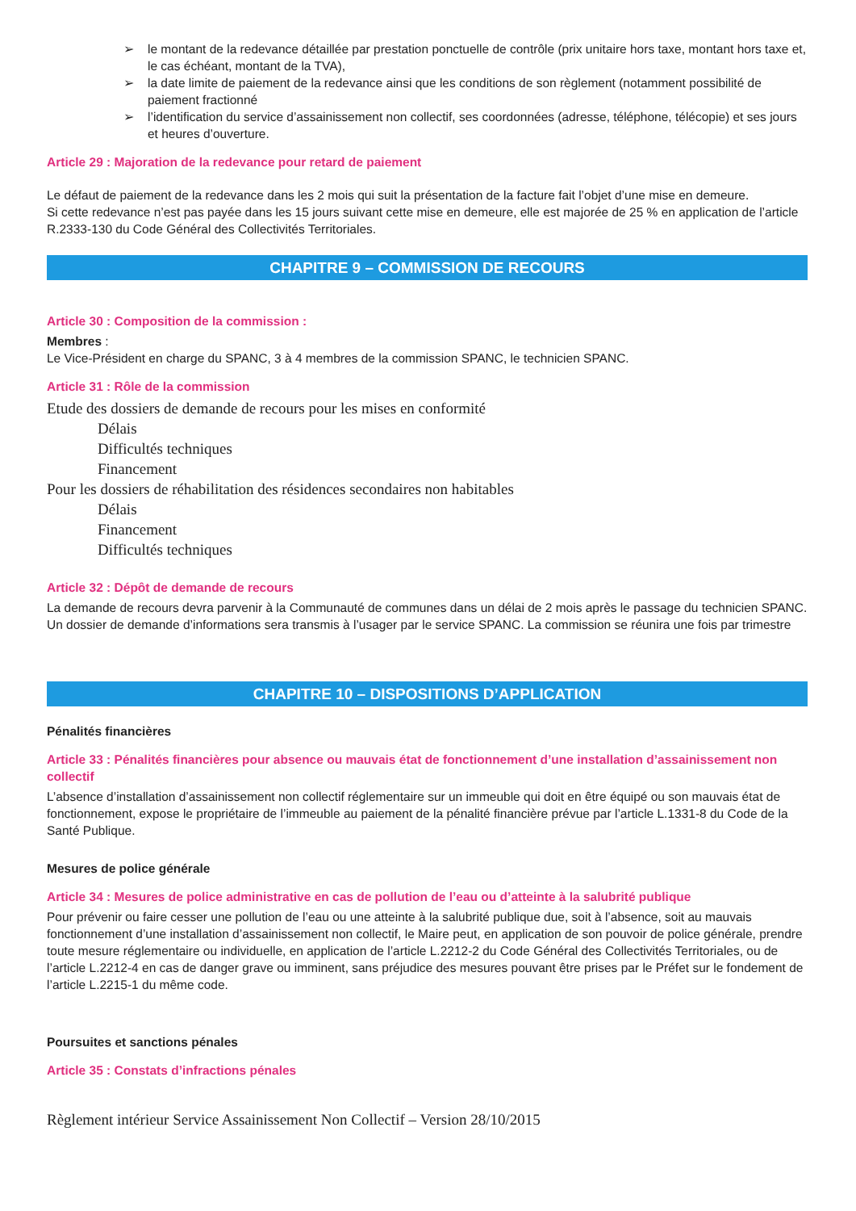➢ le montant de la redevance détaillée par prestation ponctuelle de contrôle (prix unitaire hors taxe, montant hors taxe et, le cas échéant, montant de la TVA),
➢ la date limite de paiement de la redevance ainsi que les conditions de son règlement (notamment possibilité de paiement fractionné
➢ l’identification du service d’assainissement non collectif, ses coordonnées (adresse, téléphone, télécopie) et ses jours et heures d’ouverture.
Article 29 : Majoration de la redevance pour retard de paiement
Le défaut de paiement de la redevance dans les 2 mois qui suit la présentation de la facture fait l’objet d’une mise en demeure.
Si cette redevance n’est pas payée dans les 15 jours suivant cette mise en demeure, elle est majorée de 25 % en application de l’article R.2333-130 du Code Général des Collectivités Territoriales.
CHAPITRE 9 – COMMISSION DE RECOURS
Article 30 : Composition de la commission :
Membres :
Le Vice-Président en charge du SPANC, 3 à 4 membres de la commission SPANC, le technicien SPANC.
Article 31 : Rôle de la commission
Etude des dossiers de demande de recours pour les mises en conformité
Délais
Difficultés techniques
Financement
Pour les dossiers de réhabilitation des résidences secondaires non habitables
Délais
Financement
Difficultés techniques
Article 32 : Dépôt de demande de recours
La demande de recours devra parvenir à la Communauté de communes dans un délai de 2 mois après le passage du technicien SPANC. Un dossier de demande d’informations sera transmis à l’usager par le service SPANC. La commission se réunira une fois par trimestre
CHAPITRE 10 – DISPOSITIONS D’APPLICATION
Pénalités financières
Article 33 : Pénalités financières pour absence ou mauvais état de fonctionnement d’une installation d’assainissement non collectif
L’absence d’installation d’assainissement non collectif réglementaire sur un immeuble qui doit en être équipé ou son mauvais état de fonctionnement, expose le propriétaire de l’immeuble au paiement de la pénalité financière prévue par l’article L.1331-8 du Code de la Santé Publique.
Mesures de police générale
Article 34 : Mesures de police administrative en cas de pollution de l’eau ou d’atteinte à la salubrité publique
Pour prévenir ou faire cesser une pollution de l’eau ou une atteinte à la salubrité publique due, soit à l’absence, soit au mauvais fonctionnement d’une installation d’assainissement non collectif, le Maire peut, en application de son pouvoir de police générale, prendre toute mesure réglementaire ou individuelle, en application de l’article L.2212-2 du Code Général des Collectivités Territoriales, ou de l’article L.2212-4 en cas de danger grave ou imminent, sans préjudice des mesures pouvant être prises par le Préfet sur le fondement de l’article L.2215-1 du même code.
Poursuites et sanctions pénales
Article 35 : Constats d’infractions pénales
Règlement intérieur Service Assainissement Non Collectif – Version 28/10/2015